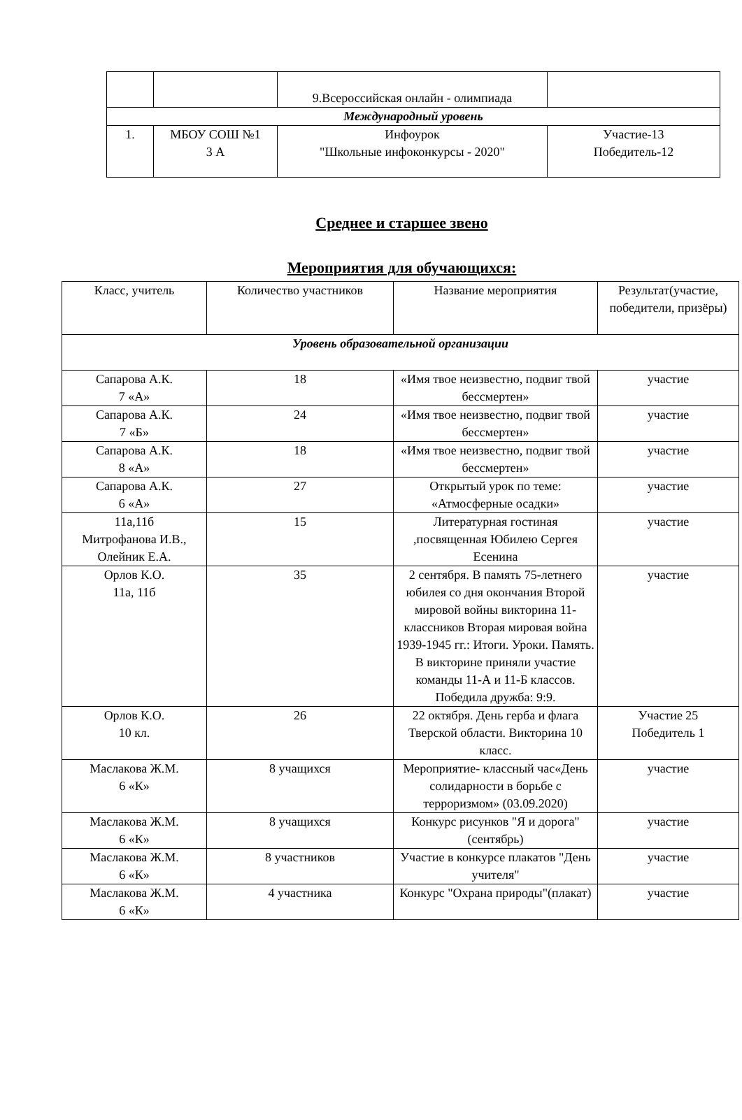| | | 9.Всероссийская онлайн - олимпиада | |
| Международный уровень | | | |
| 1. | МБОУ СОШ №1 3 А | Инфоурок "Школьные инфоконкурсы - 2020" | Участие-13 Победитель-12 |
Среднее и старшее звено
Мероприятия для обучающихся:
| Класс, учитель | Количество участников | Название мероприятия | Результат(участие, победители, призёры) |
| --- | --- | --- | --- |
| Уровень образовательной организации | | | |
| Сапарова А.К. 7 «А» | 18 | «Имя твое неизвестно, подвиг твой бессмертен» | участие |
| Сапарова А.К. 7 «Б» | 24 | «Имя твое неизвестно, подвиг твой бессмертен» | участие |
| Сапарова А.К. 8 «А» | 18 | «Имя твое неизвестно, подвиг твой бессмертен» | участие |
| Сапарова А.К. 6 «А» | 27 | Открытый урок по теме: «Атмосферные осадки» | участие |
| 11а,11б Митрофанова И.В., Олейник Е.А. | 15 | Литературная гостиная ,посвященная Юбилею Сергея Есенина | участие |
| Орлов К.О. 11а, 11б | 35 | 2 сентября. В память 75-летнего юбилея со дня окончания Второй мировой войны викторина 11-классников Вторая мировая война 1939-1945 гг.: Итоги. Уроки. Память. В викторине приняли участие команды 11-А и 11-Б классов. Победила дружба: 9:9. | участие |
| Орлов К.О. 10 кл. | 26 | 22 октября. День герба и флага Тверской области. Викторина 10 класс. | Участие 25 Победитель 1 |
| Маслакова Ж.М. 6 «К» | 8 учащихся | Мероприятие- классный час«День солидарности в борьбе с терроризмом» (03.09.2020) | участие |
| Маслакова Ж.М. 6 «К» | 8 учащихся | Конкурс рисунков "Я и дорога" (сентябрь) | участие |
| Маслакова Ж.М. 6 «К» | 8 участников | Участие в конкурсе плакатов "День учителя" | участие |
| Маслакова Ж.М. 6 «К» | 4 участника | Конкурс "Охрана природы"(плакат) | участие |